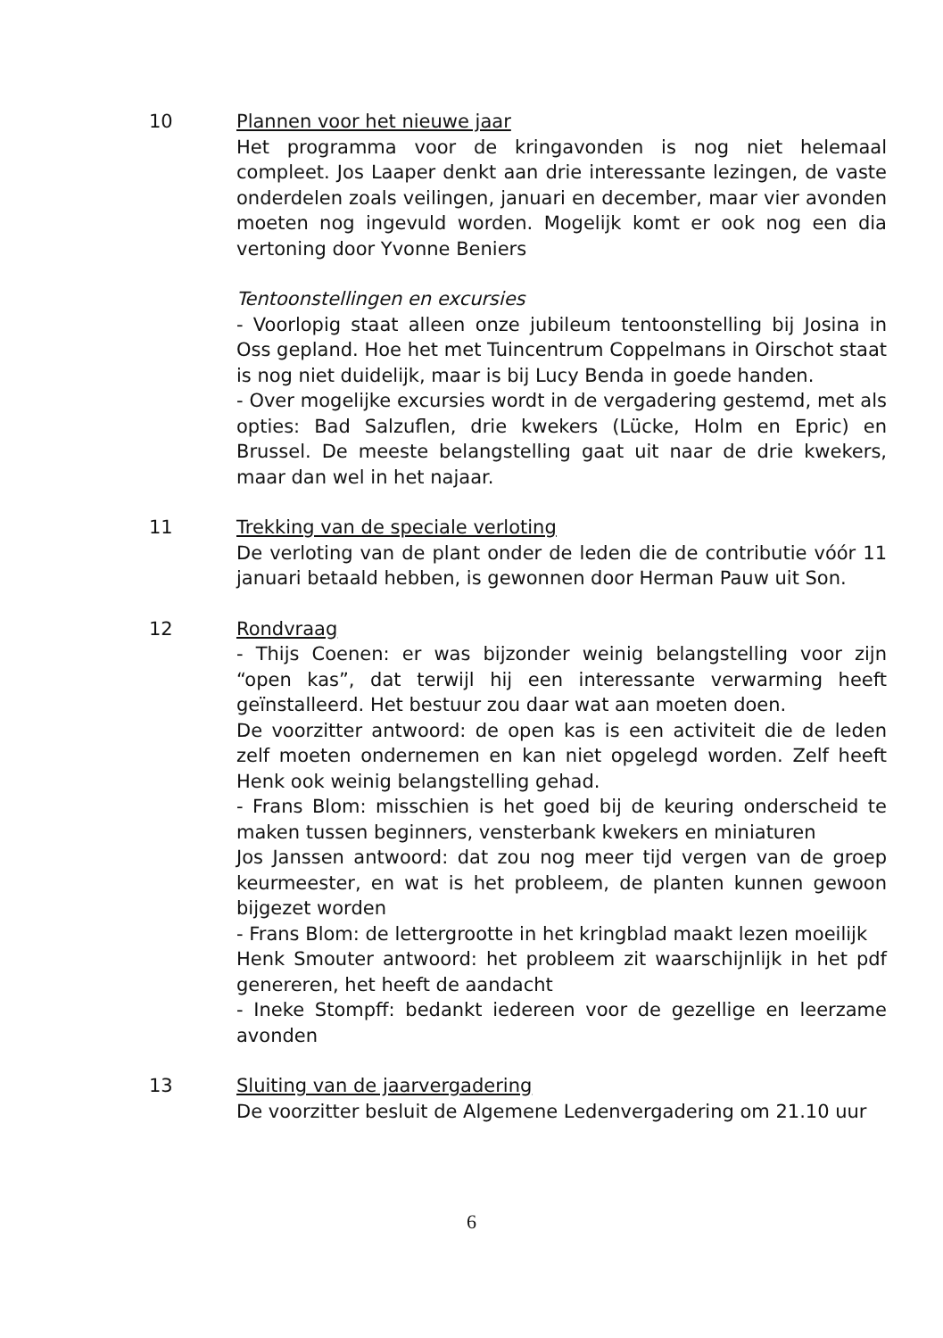10 Plannen voor het nieuwe jaar
Het programma voor de kringavonden is nog niet helemaal compleet. Jos Laaper denkt aan drie interessante lezingen, de vaste onderdelen zoals veilingen, januari en december, maar vier avonden moeten nog ingevuld worden. Mogelijk komt er ook nog een dia vertoning door Yvonne Beniers
Tentoonstellingen en excursies
- Voorlopig staat alleen onze jubileum tentoonstelling bij Josina in Oss gepland. Hoe het met Tuincentrum Coppelmans in Oirschot staat is nog niet duidelijk, maar is bij Lucy Benda in goede handen.
- Over mogelijke excursies wordt in de vergadering gestemd, met als opties: Bad Salzuflen, drie kwekers (Lücke, Holm en Epric) en Brussel. De meeste belangstelling gaat uit naar de drie kwekers, maar dan wel in het najaar.
11 Trekking van de speciale verloting
De verloting van de plant onder de leden die de contributie vóór 11 januari betaald hebben, is gewonnen door Herman Pauw uit Son.
12 Rondvraag
- Thijs Coenen: er was bijzonder weinig belangstelling voor zijn “open kas”, dat terwijl hij een interessante verwarming heeft geïnstalleerd. Het bestuur zou daar wat aan moeten doen.
De voorzitter antwoord: de open kas is een activiteit die de leden zelf moeten ondernemen en kan niet opgelegd worden. Zelf heeft Henk ook weinig belangstelling gehad.
- Frans Blom: misschien is het goed bij de keuring onderscheid te maken tussen beginners, vensterbank kwekers en miniaturen
Jos Janssen antwoord: dat zou nog meer tijd vergen van de groep keurmeester, en wat is het probleem, de planten kunnen gewoon bijgezet worden
- Frans Blom: de lettergrootte in het kringblad maakt lezen moeilijk
Henk Smouter antwoord: het probleem zit waarschijnlijk in het pdf genereren, het heeft de aandacht
- Ineke Stompff: bedankt iedereen voor de gezellige en leerzame avonden
13 Sluiting van de jaarvergadering
De voorzitter besluit de Algemene Ledenvergadering om 21.10 uur
6